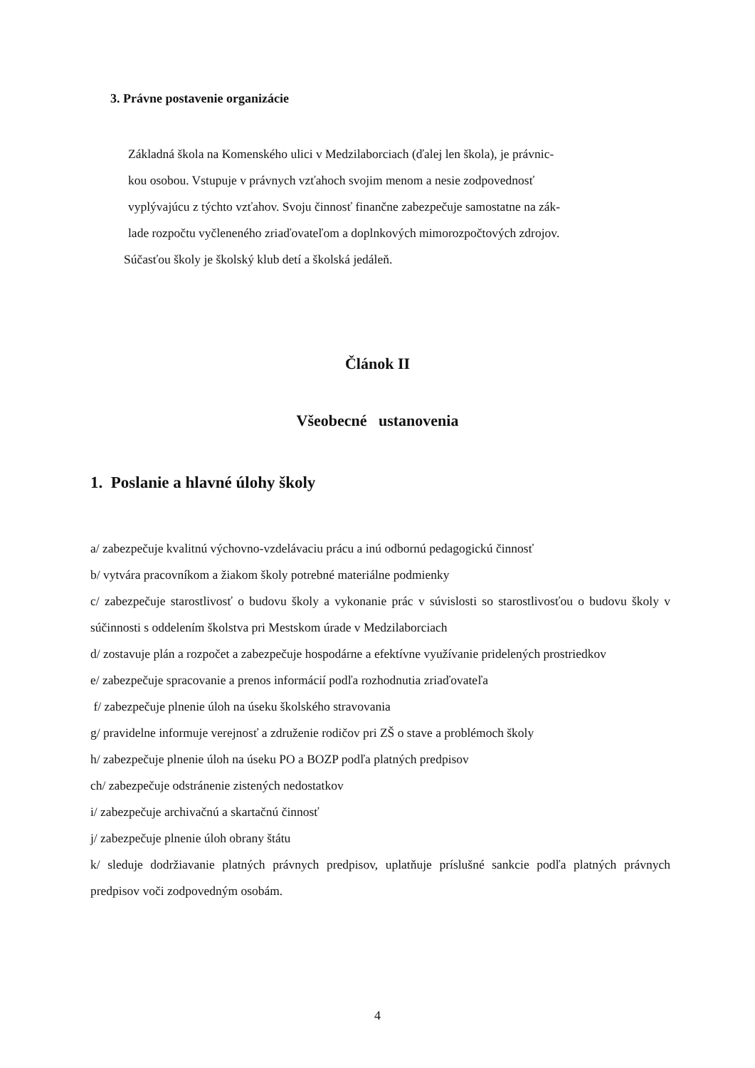3. Právne postavenie organizácie
Základná škola na Komenského ulici v Medzilaborciach (ďalej len škola), je právnic-
kou osobou. Vstupuje v právnych vzťahoch svojim menom a nesie zodpovednosť
vyplývajúcu z týchto vzťahov. Svoju činnosť finančne zabezpečuje samostatne na zák-
lade rozpočtu vyčleneného zriaďovateľom a doplnkových mimorozpočtových zdrojov.
Súčasťou školy je školský klub detí a školská jedáleň.
Článok II
Všeobecné ustanovenia
1. Poslanie a hlavné úlohy školy
a/ zabezpečuje kvalitnú výchovno-vzdelávaciu prácu a inú odbornú pedagogickú činnosť
b/ vytvára pracovníkom a žiakom školy potrebné materiálne podmienky
c/ zabezpečuje starostlivosť o budovu školy a vykonanie prác v súvislosti so starostlivosťou o budovu školy v súčinnosti s oddelením školstva pri Mestskom úrade v Medzilaborciach
d/ zostavuje plán a rozpočet a zabezpečuje hospodárne a efektívne využívanie pridelených prostriedkov
e/ zabezpečuje spracovanie a prenos informácií podľa rozhodnutia zriaďovateľa
f/ zabezpečuje plnenie úloh na úseku školského stravovania
g/ pravidelne informuje verejnosť a združenie rodičov pri ZŠ o stave a problémoch školy
h/ zabezpečuje plnenie úloh na úseku PO a BOZP podľa platných predpisov
ch/ zabezpečuje odstránenie zistených nedostatkov
i/ zabezpečuje archivačnú a skartačnú činnosť
j/ zabezpečuje plnenie úloh obrany štátu
k/ sleduje dodržiavanie platných právnych predpisov, uplatňuje príslušné sankcie podľa platných právnych predpisov voči zodpovedným osobám.
4